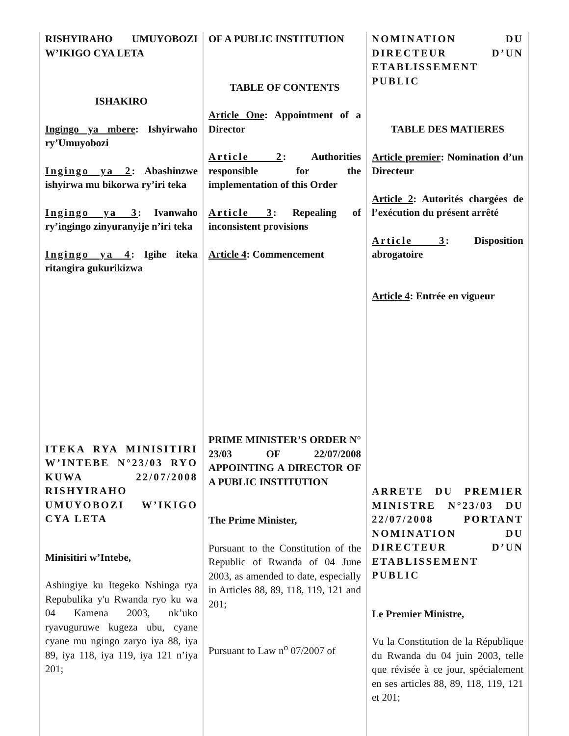RISHYIRAHO UMUYOBOZI W’IKIGO CYA LETA
ISHAKIRO
Ingingo ya mbere: Ishyirwaho ry’Umuyobozi
Ingingo ya 2: Abashinzwe ishyirwa mu bikorwa ry’iri teka
Ingingo ya 3: Ivanwaho ry’ingingo zinyuranyije n’iri teka
Ingingo ya 4: Igihe iteka ritangira gukurikizwa
ITEKA RYA MINISITIRI W’INTEBE N°23/03 RYO KUWA 22/07/2008 RISHYIRAHO UMUYOBOZI W’IKIGO CYA LETA
Minisitiri w’Intebe,
Ashingiye ku Itegeko Nshinga rya Repubulika y'u Rwanda ryo ku wa 04 Kamena 2003, nk’uko ryavuguruwe kugeza ubu, cyane cyane mu ngingo zaryo iya 88, iya 89, iya 118, iya 119, iya 121 n’iya 201;
OF A PUBLIC INSTITUTION
TABLE OF CONTENTS
Article One: Appointment of a Director
Article 2: Authorities responsible for the implementation of this Order
Article 3: Repealing of inconsistent provisions
Article 4: Commencement
PRIME MINISTER’S ORDER N° 23/03 OF 22/07/2008 APPOINTING A DIRECTOR OF A PUBLIC INSTITUTION
The Prime Minister,
Pursuant to the Constitution of the Republic of Rwanda of 04 June 2003, as amended to date, especially in Articles 88, 89, 118, 119, 121 and 201;
Pursuant to Law n<sup>o</sup> 07/2007 of
NOMINATION DU DIRECTEUR D’UN ETABLISSEMENT PUBLIC
TABLE DES MATIERES
Article premier: Nomination d’un Directeur
Article 2: Autorités chargées de l’exécution du présent arrêté
Article 3: Disposition abrogatoire
Article 4: Entrée en vigueur
ARRETE DU PREMIER MINISTRE N°23/03 DU 22/07/2008 PORTANT NOMINATION DU DIRECTEUR D’UN ETABLISSEMENT PUBLIC
Le Premier Ministre,
Vu la Constitution de la République du Rwanda du 04 juin 2003, telle que révisée à ce jour, spécialement en ses articles 88, 89, 118, 119, 121 et 201;